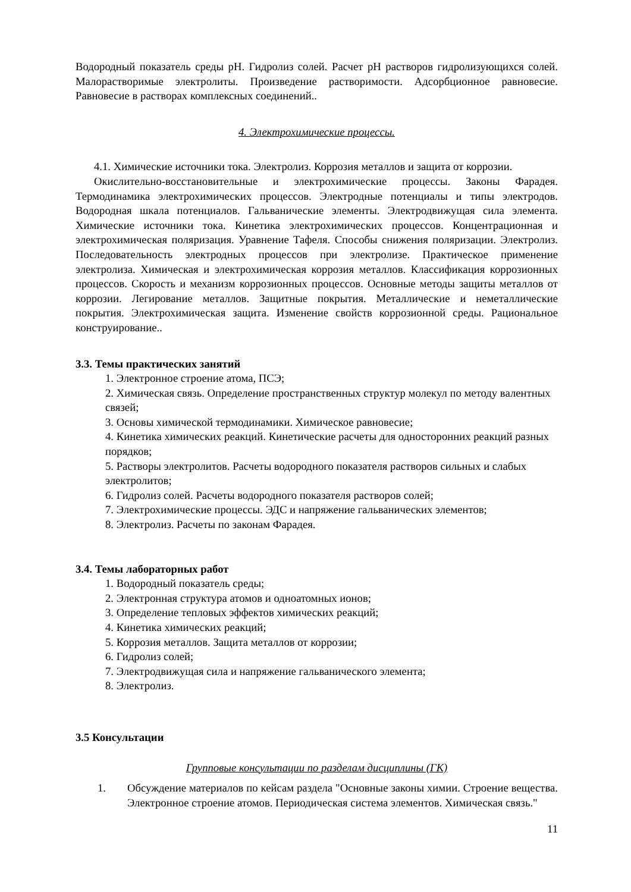Водородный показатель среды pH. Гидролиз солей. Расчет pH растворов гидролизующихся солей. Малорастворимые электролиты. Произведение растворимости. Адсорбционное равновесие. Равновесие в растворах комплексных соединений..
4. Электрохимические процессы.
4.1. Химические источники тока. Электролиз. Коррозия металлов и защита от коррозии.
Окислительно-восстановительные и электрохимические процессы. Законы Фарадея. Термодинамика электрохимических процессов. Электродные потенциалы и типы электродов. Водородная шкала потенциалов. Гальванические элементы. Электродвижущая сила элемента. Химические источники тока. Кинетика электрохимических процессов. Концентрационная и электрохимическая поляризация. Уравнение Тафеля. Способы снижения поляризации. Электролиз. Последовательность электродных процессов при электролизе. Практическое применение электролиза. Химическая и электрохимическая коррозия металлов. Классификация коррозионных процессов. Скорость и механизм коррозионных процессов. Основные методы защиты металлов от коррозии. Легирование металлов. Защитные покрытия. Металлические и неметаллические покрытия. Электрохимическая защита. Изменение свойств коррозионной среды. Рациональное конструирование..
3.3. Темы практических занятий
1. Электронное строение атома, ПСЭ;
2. Химическая связь. Определение пространственных структур молекул по методу валентных связей;
3. Основы химической термодинамики. Химическое равновесие;
4. Кинетика химических реакций. Кинетические расчеты для односторонних реакций разных порядков;
5. Растворы электролитов. Расчеты водородного показателя растворов сильных и слабых электролитов;
6. Гидролиз солей. Расчеты водородного показателя растворов солей;
7. Электрохимические процессы. ЭДС и напряжение гальванических элементов;
8. Электролиз. Расчеты по законам Фарадея.
3.4. Темы лабораторных работ
1. Водородный показатель среды;
2. Электронная структура атомов и одноатомных ионов;
3. Определение тепловых эффектов химических реакций;
4. Кинетика химических реакций;
5. Коррозия металлов. Защита металлов от коррозии;
6. Гидролиз солей;
7. Электродвижущая сила и напряжение гальванического элемента;
8. Электролиз.
3.5 Консультации
Групповые консультации по разделам дисциплины (ГК)
1. Обсуждение материалов по кейсам раздела "Основные законы химии. Строение вещества. Электронное строение атомов. Периодическая система элементов. Химическая связь."
11